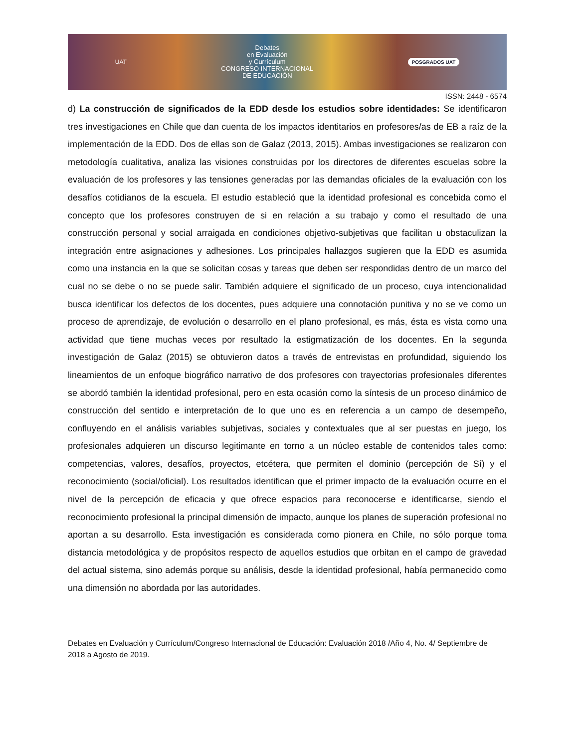UAT
Debates
en Evaluación
y Currículum
CONGRESO INTERNACIONAL
DE EDUCACIÓN
POSGRADOS UAT
ISSN: 2448 - 6574
d) La construcción de significados de la EDD desde los estudios sobre identidades: Se identificaron tres investigaciones en Chile que dan cuenta de los impactos identitarios en profesores/as de EB a raíz de la implementación de la EDD. Dos de ellas son de Galaz (2013, 2015). Ambas investigaciones se realizaron con metodología cualitativa, analiza las visiones construidas por los directores de diferentes escuelas sobre la evaluación de los profesores y las tensiones generadas por las demandas oficiales de la evaluación con los desafíos cotidianos de la escuela. El estudio estableció que la identidad profesional es concebida como el concepto que los profesores construyen de si en relación a su trabajo y como el resultado de una construcción personal y social arraigada en condiciones objetivo-subjetivas que facilitan u obstaculizan la integración entre asignaciones y adhesiones. Los principales hallazgos sugieren que la EDD es asumida como una instancia en la que se solicitan cosas y tareas que deben ser respondidas dentro de un marco del cual no se debe o no se puede salir. También adquiere el significado de un proceso, cuya intencionalidad busca identificar los defectos de los docentes, pues adquiere una connotación punitiva y no se ve como un proceso de aprendizaje, de evolución o desarrollo en el plano profesional, es más, ésta es vista como una actividad que tiene muchas veces por resultado la estigmatización de los docentes. En la segunda investigación de Galaz (2015) se obtuvieron datos a través de entrevistas en profundidad, siguiendo los lineamientos de un enfoque biográfico narrativo de dos profesores con trayectorias profesionales diferentes se abordó también la identidad profesional, pero en esta ocasión como la síntesis de un proceso dinámico de construcción del sentido e interpretación de lo que uno es en referencia a un campo de desempeño, confluyendo en el análisis variables subjetivas, sociales y contextuales que al ser puestas en juego, los profesionales adquieren un discurso legitimante en torno a un núcleo estable de contenidos tales como: competencias, valores, desafíos, proyectos, etcétera, que permiten el dominio (percepción de Sí) y el reconocimiento (social/oficial). Los resultados identifican que el primer impacto de la evaluación ocurre en el nivel de la percepción de eficacia y que ofrece espacios para reconocerse e identificarse, siendo el reconocimiento profesional la principal dimensión de impacto, aunque los planes de superación profesional no aportan a su desarrollo. Esta investigación es considerada como pionera en Chile, no sólo porque toma distancia metodológica y de propósitos respecto de aquellos estudios que orbitan en el campo de gravedad del actual sistema, sino además porque su análisis, desde la identidad profesional, había permanecido como una dimensión no abordada por las autoridades.
Debates en Evaluación y Currículum/Congreso Internacional de Educación: Evaluación 2018 /Año 4, No. 4/ Septiembre de 2018 a Agosto de 2019.